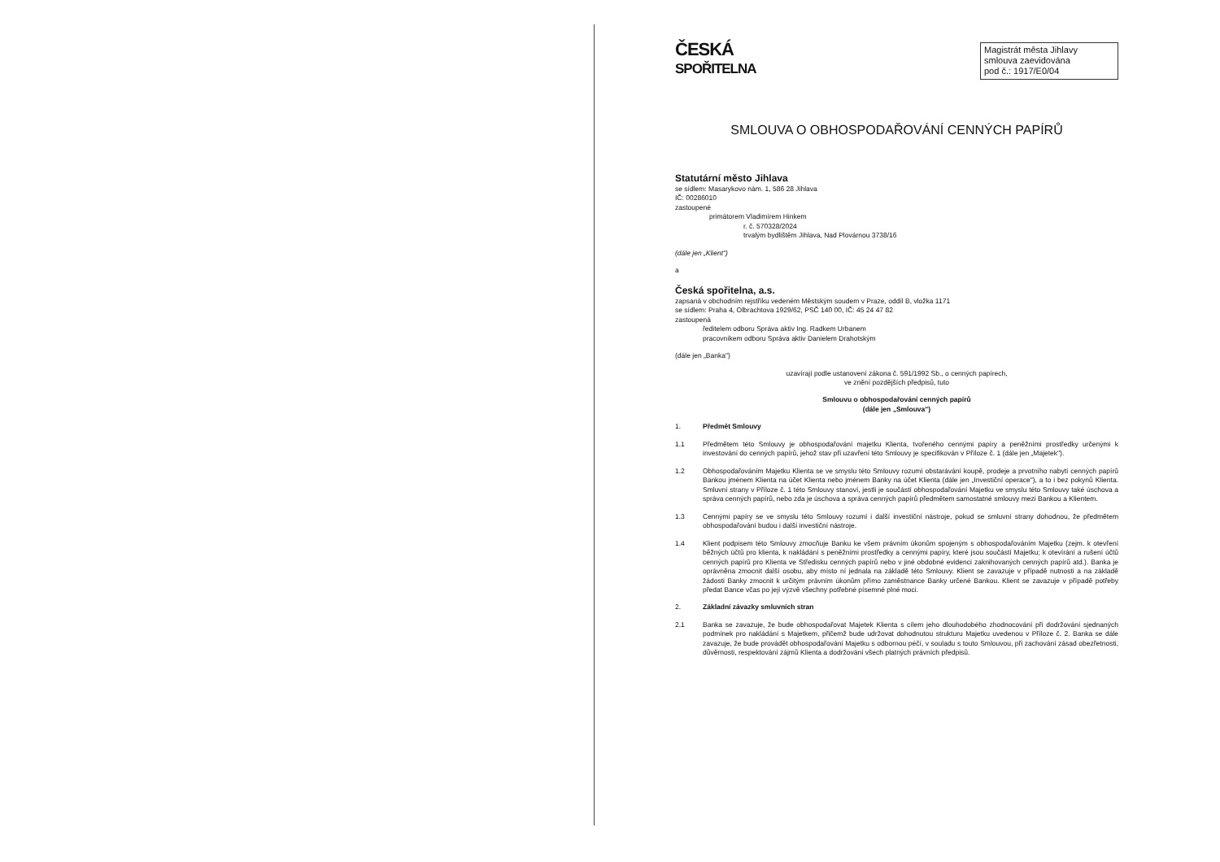Magistrát města Jihlavy
smlouva zaevidována
pod č.: 1917/E0/04
ČESKÁ
SPOŘITELNA
SMLOUVA O OBHOSPODAŘOVÁNÍ CENNÝCH PAPÍRŮ
Statutární město Jihlava
se sídlem: Masarykovo nám. 1, 586 28 Jihlava
IČ: 00286010
zastoupené
primátorem Vladimírem Hinkem
r. č. 570328/2024
trvalým bydlištěm Jihlava, Nad Plovárnou 3738/16
(dále jen „Klient")
a
Česká spořitelna, a.s.
zapsaná v obchodním rejstříku vedeném Městským soudem v Praze, oddíl B, vložka 1171
se sídlem: Praha 4, Olbrachtova 1929/62, PSČ 140 00, IČ: 45 24 47 82
zastoupená
ředitelem odboru Správa aktiv Ing. Radkem Urbanem
pracovníkem odboru Správa aktiv Danielem Drahotským
(dále jen „Banka")
uzavírají podle ustanovení zákona č. 591/1992 Sb., o cenných papírech,
ve znění pozdějších předpisů, tuto
Smlouvu o obhospodařování cenných papírů
(dále jen „Smlouva")
1. Předmět Smlouvy
1.1 Předmětem této Smlouvy je obhospodařování majetku Klienta, tvořeného cennými papíry a peněžními prostředky určenými k investování do cenných papírů, jehož stav při uzavření této Smlouvy je specifikován v Příloze č. 1 (dále jen „Majetek").
1.2 Obhospodařováním Majetku Klienta se ve smyslu této Smlouvy rozumí obstarávání koupě, prodeje a prvotního nabytí cenných papírů Bankou jménem Klienta na účet Klienta nebo jménem Banky na účet Klienta (dále jen „Investiční operace"), a to i bez pokynů Klienta. Smluvní strany v Příloze č. 1 této Smlouvy stanoví, jestli je součástí obhospodařování Majetku ve smyslu této Smlouvy také úschova a správa cenných papírů, nebo zda je úschova a správa cenných papírů předmětem samostatné smlouvy mezi Bankou a Klientem.
1.3 Cennými papíry se ve smyslu této Smlouvy rozumí i další investiční nástroje, pokud se smluvní strany dohodnou, že předmětem obhospodařování budou i další investiční nástroje.
1.4 Klient podpisem této Smlouvy zmocňuje Banku ke všem právním úkonům spojeným s obhospodařováním Majetku (zejm. k otevření běžných účtů pro klienta, k nakládání s peněžními prostředky a cennými papíry, které jsou součástí Majetku; k otevírání a rušení účtů cenných papírů pro Klienta ve Středisku cenných papírů nebo v jiné obdobné evidenci zaknihovaných cenných papírů atd.). Banka je oprávněna zmocnit další osobu, aby místo ní jednala na základě této Smlouvy. Klient se zavazuje v případě nutnosti a na základě žádosti Banky zmocnit k určitým právním úkonům přímo zaměstnance Banky určené Bankou. Klient se zavazuje v případě potřeby předat Bance včas po její výzvě všechny potřebné písemné plné moci.
2. Základní závazky smluvních stran
2.1 Banka se zavazuje, že bude obhospodařovat Majetek Klienta s cílem jeho dlouhodobého zhodnocování při dodržování sjednaných podmínek pro nakládání s Majetkem, přičemž bude udržovat dohodnutou strukturu Majetku uvedenou v Příloze č. 2. Banka se dále zavazuje, že bude provádět obhospodařování Majetku s odbornou péčí, v souladu s touto Smlouvou, při zachování zásad obezřetnosti, důvěrnosti, respektování zájmů Klienta a dodržování všech platných právních předpisů.